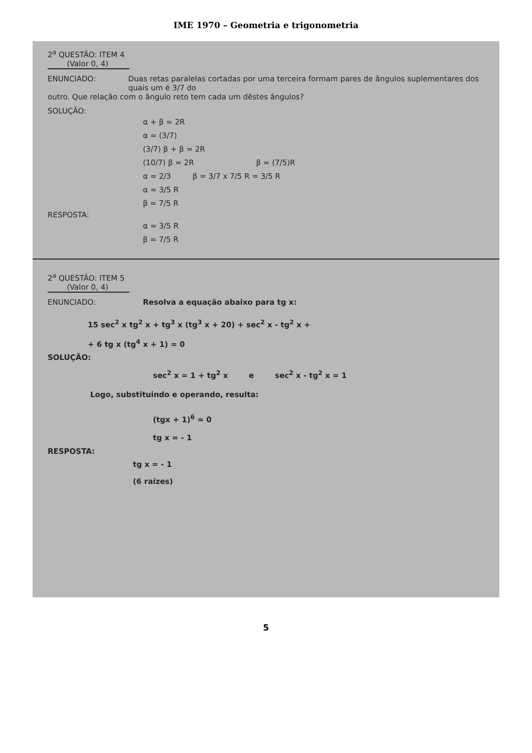IME 1970 – Geometria e trigonometria
2<sup>a</sup> QUESTÃO: ITEM 4
(Valor 0, 4)
ENUNCIADO: Duas retas paralelas cortadas por uma terceira formam pares de ângulos suplementares dos quais um é 3/7 do
outro. Que relação com o ângulo reto tem cada um dêstes ângulos?
SOLUÇÃO:
α + β = 2R
α = (3/7)
(3/7) β + β = 2R
(10/7) β = 2R β = (7/5)R
α = 2/3 β = 3/7 x 7/5 R = 3/5 R
α = 3/5 R
β = 7/5 R
RESPOSTA:
α = 3/5 R
β = 7/5 R
2<sup>a</sup> QUESTÃO: ITEM 5
(Valor 0, 4)
ENUNCIADO: Resolva a equação abaixo para tg x:
15 sec<sup>2</sup> x tg<sup>2</sup> x + tg<sup>3</sup> x (tg<sup>3</sup> x + 20) + sec<sup>2</sup> x - tg<sup>2</sup> x +
+ 6 tg x (tg<sup>4</sup> x + 1) = 0
SOLUÇÃO:
sec<sup>2</sup> x = 1 + tg<sup>2</sup> x e sec<sup>2</sup> x - tg<sup>2</sup> x = 1
Logo, substituindo e operando, resulta:
(tgx + 1)<sup>6</sup> = 0
tg x = - 1
RESPOSTA:
tg x = - 1
(6 raízes)
5